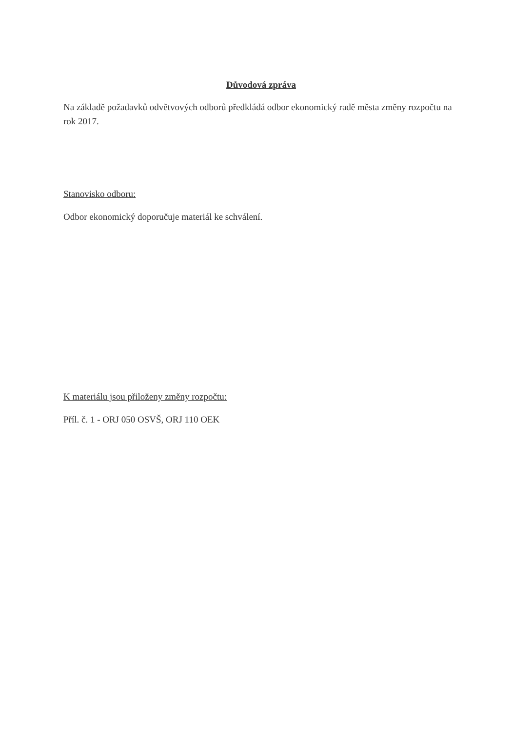Důvodová zpráva
Na základě požadavků odvětvových odborů předkládá odbor ekonomický radě města změny rozpočtu na rok 2017.
Stanovisko odboru:
Odbor ekonomický doporučuje materiál ke schválení.
K materiálu jsou přiloženy změny rozpočtu:
Příl. č. 1 - ORJ 050 OSVŠ, ORJ 110 OEK